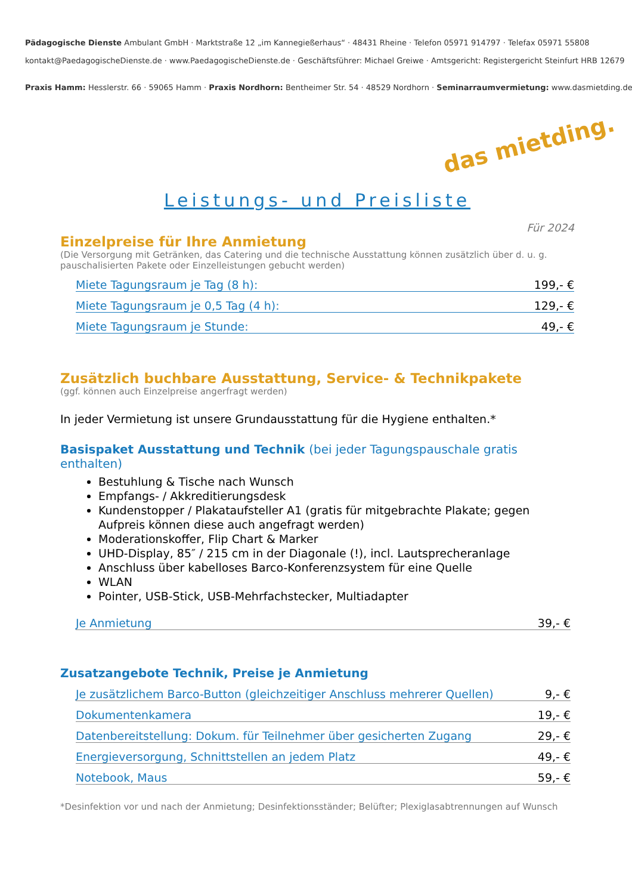Pädagogische Dienste Ambulant GmbH · Marktstraße 12 „im Kannegießerhaus“ · 48431 Rheine · Telefon 05971 914797 · Telefax 05971 55808
kontakt@PaedagogischeDienste.de · www.PaedagogischeDienste.de · Geschäftsführer: Michael Greiwe · Amtsgericht: Registergericht Steinfurt HRB 12679
Praxis Hamm: Hesslerstr. 66 · 59065 Hamm · Praxis Nordhorn: Bentheimer Str. 54 · 48529 Nordhorn · Seminarraumvermietung: www.dasmietding.de
das mietding.
Leistungs- und Preisliste
Für 2024
Einzelpreise für Ihre Anmietung
(Die Versorgung mit Getränken, das Catering und die technische Ausstattung können zusätzlich über d. u. g. pauschalisierten Pakete oder Einzelleistungen gebucht werden)
Miete Tagungsraum je Tag (8 h): 199,- €
Miete Tagungsraum je 0,5 Tag (4 h): 129,- €
Miete Tagungsraum je Stunde: 49,- €
Zusätzlich buchbare Ausstattung, Service- & Technikpakete
(ggf. können auch Einzelpreise angerfragt werden)
In jeder Vermietung ist unsere Grundausstattung für die Hygiene enthalten.*
Basispaket Ausstattung und Technik (bei jeder Tagungspauschale gratis enthalten)
Bestuhlung & Tische nach Wunsch
Empfangs- / Akkreditierungsdesk
Kundenstopper / Plakataufsteller A1 (gratis für mitgebrachte Plakate; gegen Aufpreis können diese auch angefragt werden)
Moderationskoffer, Flip Chart & Marker
UHD-Display, 85″ / 215 cm in der Diagonale (!), incl. Lautsprecheranlage
Anschluss über kabelloses Barco-Konferenzsystem für eine Quelle
WLAN
Pointer, USB-Stick, USB-Mehrfachstecker, Multiadapter
Je Anmietung 39,- €
Zusatzangebote Technik, Preise je Anmietung
Je zusätzlichem Barco-Button (gleichzeitiger Anschluss mehrerer Quellen) 9,- €
Dokumentenkamera 19,- €
Datenbereitstellung: Dokum. für Teilnehmer über gesicherten Zugang 29,- €
Energieversorgung, Schnittstellen an jedem Platz 49,- €
Notebook, Maus 59,- €
*Desinfektion vor und nach der Anmietung; Desinfektionsständer; Belüfter; Plexiglasabtrennungen auf Wunsch